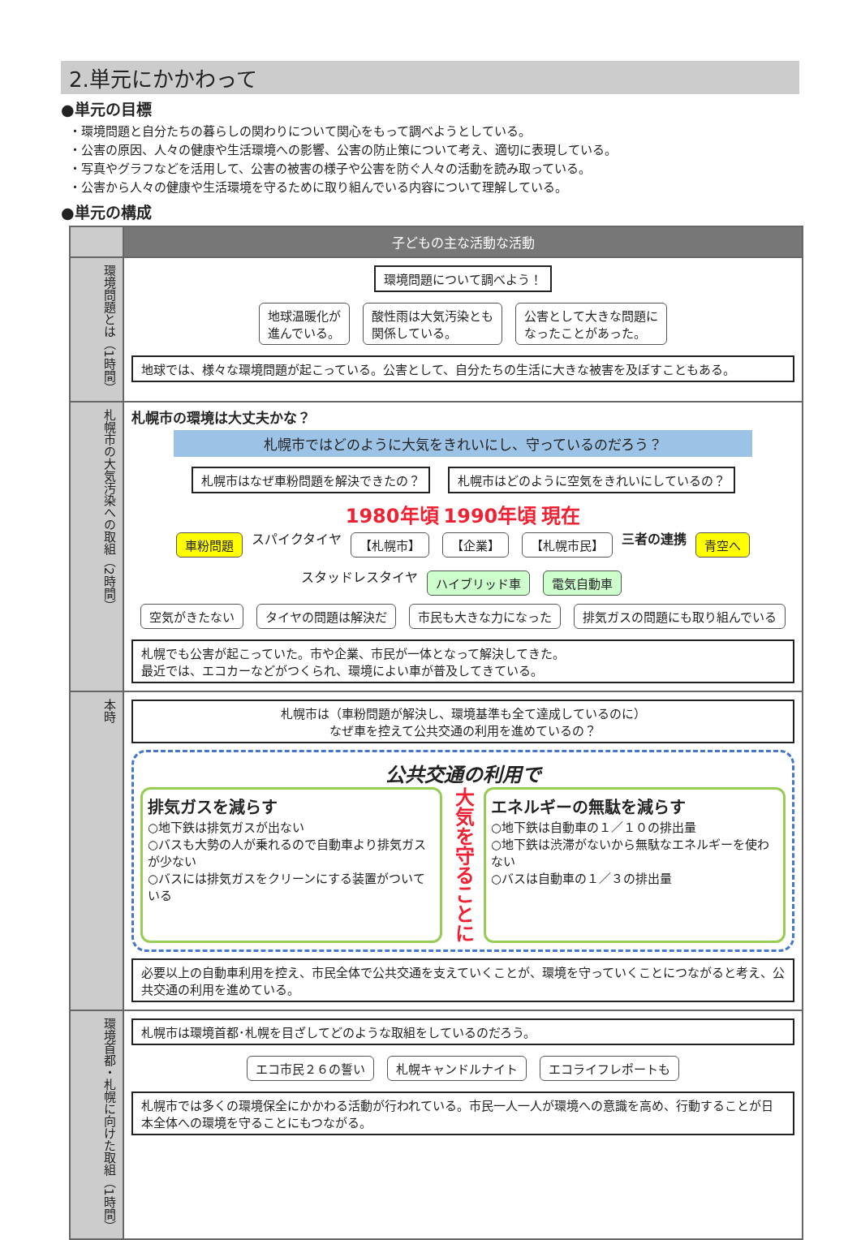2.単元にかかわって
●単元の目標
・環境問題と自分たちの暮らしの関わりについて関心をもって調べようとしている。
・公害の原因、人々の健康や生活環境への影響、公害の防止策について考え、適切に表現している。
・写真やグラフなどを活用して、公害の被害の様子や公害を防ぐ人々の活動を読み取っている。
・公害から人々の健康や生活環境を守るために取り組んでいる内容について理解している。
●単元の構成
| | 子どもの主な活動な活動 |
| --- | --- |
| 環境問題とは（1時間） | 環境問題について調べよう！ 地球温暖化が 進んでいる。 酸性雨は大気汚染とも 関係している。 公害として大きな問題に なったことがあった。 地球では、様々な環境問題が起こっている。公害として、自分たちの生活に大きな被害を及ぼすこともある。 |
| 札幌市の大気汚染への取組（2時間） | 札幌市の環境は大丈夫かな？ 札幌市ではどのように大気をきれいにし、守っているのだろう？ 札幌市はなぜ車粉問題を解決できたの？ 札幌市はどのように空気をきれいにしているの？ 1980年頃 1990年頃 現在 車粉問題 スパイクタイヤ 【札幌市】 【企業】 【札幌市民】 三者の連携 青空へ スタッドレスタイヤ ハイブリッド車 電気自動車 空気がきたない タイヤの問題は解決だ 市民も大きな力になった 排気ガスの問題にも取り組んでいる 札幌でも公害が起こっていた。市や企業、市民が一体となって解決してきた。 最近では、エコカーなどがつくられ、環境によい車が普及してきている。 |
| 本時 | 札幌市は（車粉問題が解決し、環境基準も全て達成しているのに） なぜ車を控えて公共交通の利用を進めているの？ 公共交通の利用で 排気ガスを減らす ○地下鉄は排気ガスが出ない ○バスも大勢の人が乗れるので自動車より排気ガスが少ない ○バスには排気ガスをクリーンにする装置がついている 大気を守ることに エネルギーの無駄を減らす ○地下鉄は自動車の１／１０の排出量 ○地下鉄は渋滞がないから無駄なエネルギーを使わない ○バスは自動車の１／３の排出量 必要以上の自動車利用を控え、市民全体で公共交通を支えていくことが、環境を守っていくことにつながると考え、公共交通の利用を進めている。 |
| 環境首都・札幌に向けた取組（1時間） | 札幌市は環境首都･札幌を目ざしてどのような取組をしているのだろう。 エコ市民２６の誓い 札幌キャンドルナイト エコライフレポートも 札幌市では多くの環境保全にかかわる活動が行われている。市民一人一人が環境への意識を高め、行動することが日本全体への環境を守ることにもつながる。 |